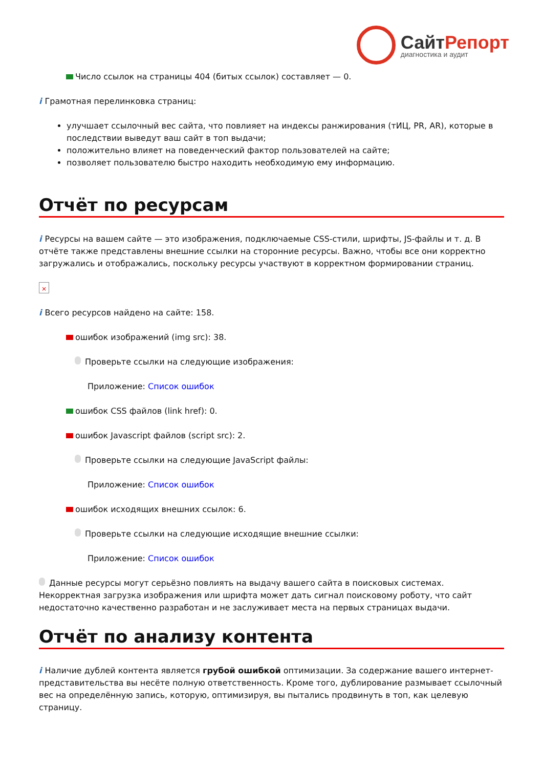СайтРепорт
диагностика и аудит
Число ссылок на страницы 404 (битых ссылок) составляет — 0.
i Грамотная перелинковка страниц:
улучшает ссылочный вес сайта, что повлияет на индексы ранжирования (тИЦ, PR, AR), которые в последствии выведут ваш сайт в топ выдачи;
положительно влияет на поведенческий фактор пользователей на сайте;
позволяет пользователю быстро находить необходимую ему информацию.
Отчёт по ресурсам
i Ресурсы на вашем сайте — это изображения, подключаемые CSS-стили, шрифты, JS-файлы и т. д. В отчёте также представлены внешние ссылки на сторонние ресурсы. Важно, чтобы все они корректно загружались и отображались, поскольку ресурсы участвуют в корректном формировании страниц.
×
i Всего ресурсов найдено на сайте: 158.
ошибок изображений (img src): 38.
Проверьте ссылки на следующие изображения:
Приложение: Список ошибок
ошибок CSS файлов (link href): 0.
ошибок Javascript файлов (script src): 2.
Проверьте ссылки на следующие JavaScript файлы:
Приложение: Список ошибок
ошибок исходящих внешних ссылок: 6.
Проверьте ссылки на следующие исходящие внешние ссылки:
Приложение: Список ошибок
Данные ресурсы могут серьёзно повлиять на выдачу вашего сайта в поисковых системах. Некорректная загрузка изображения или шрифта может дать сигнал поисковому роботу, что сайт недостаточно качественно разработан и не заслуживает места на первых страницах выдачи.
Отчёт по анализу контента
i Наличие дублей контента является грубой ошибкой оптимизации. За содержание вашего интернет-представительства вы несёте полную ответственность. Кроме того, дублирование размывает ссылочный вес на определённую запись, которую, оптимизируя, вы пытались продвинуть в топ, как целевую страницу.